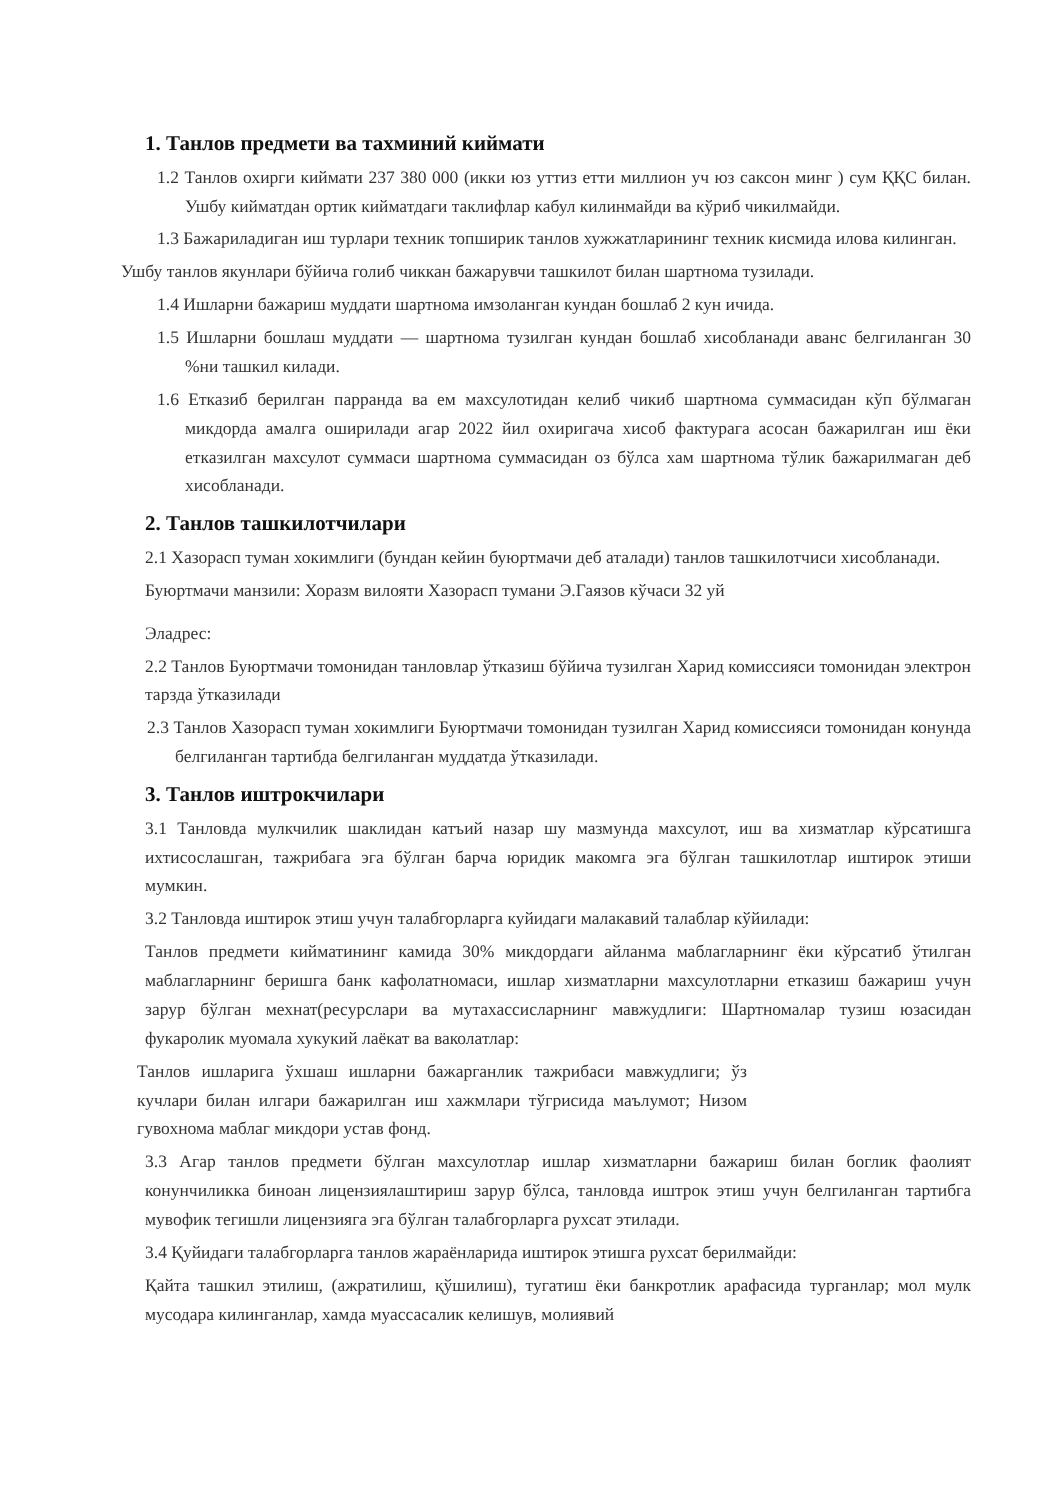1. Танлов предмети ва тахминий киймати
1.2 Танлов охирги киймати 237 380 000 (икки юз уттиз етти миллион уч юз саксон минг ) сум ҚҚС билан. Ушбу кийматдан ортик кийматдаги таклифлар кабул килинмайди ва кўриб чикилмайди.
1.3 Бажариладиган иш турлари техник топширик танлов хужжатларининг техник кисмида илова килинган.
Ушбу танлов якунлари бўйича голиб чиккан бажарувчи ташкилот билан шартнома тузилади.
1.4 Ишларни бажариш муддати шартнома имзоланган кундан бошлаб 2 кун ичида.
1.5 Ишларни бошлаш муддати — шартнома тузилган кундан бошлаб хисобланади аванс белгиланган 30 %ни ташкил килади.
1.6 Етказиб берилган парранда ва ем махсулотидан келиб чикиб шартнома суммасидан кўп бўлмаган микдорда амалга оширилади агар 2022 йил охиригача хисоб фактурага асосан бажарилган иш ёки етказилган махсулот суммаси шартнома суммасидан оз бўлса хам шартнома тўлик бажарилмаган деб хисобланади.
2. Танлов ташкилотчилари
2.1 Хазорасп туман хокимлиги (бундан кейин буюртмачи деб аталади) танлов ташкилотчиси хисобланади.
Буюртмачи манзили: Хоразм вилояти Хазорасп тумани Э.Гаязов кўчаси 32 уй
Эладрес:
2.2 Танлов Буюртмачи томонидан танловлар ўтказиш бўйича тузилган Харид комиссияси томонидан электрон тарзда ўтказилади
2.3 Танлов Хазорасп туман хокимлиги Буюртмачи томонидан тузилган Харид комиссияси томонидан конунда белгиланган тартибда белгиланган муддатда ўтказилади.
3. Танлов иштрокчилари
3.1 Танловда мулкчилик шаклидан катъий назар шу мазмунда махсулот, иш ва хизматлар кўрсатишга ихтисослашган, тажрибага эга бўлган барча юридик макомга эга бўлган ташкилотлар иштирок этиши мумкин.
3.2 Танловда иштирок этиш учун талабгорларга куйидаги малакавий талаблар кўйилади:
Танлов предмети кийматининг камида 30% микдордаги айланма маблагларнинг ёки кўрсатиб ўтилган маблагларнинг беришга банк кафолатномаси, ишлар хизматларни махсулотларни етказиш бажариш учун зарур бўлган мехнат(ресурслари ва мутахассисларнинг мавжудлиги: Шартномалар тузиш юзасидан фукаролик муомала хукукий лаёкат ва ваколатлар:
Танлов ишларига ўхшаш ишларни бажарганлик тажрибаси мавжудлиги; ўз кучлари билан илгари бажарилган иш хажмлари тўгрисида маълумот; Низом гувохнома маблаг микдори устав фонд.
3.3 Агар танлов предмети бўлган махсулотлар ишлар хизматларни бажариш билан боглик фаолият конунчиликка биноан лицензиялаштириш зарур бўлса, танловда иштрок этиш учун белгиланган тартибга мувофик тегишли лицензияга эга бўлган талабгорларга рухсат этилади.
3.4 Қуйидаги талабгорларга танлов жараёнларида иштирок этишга рухсат берилмайди:
Қайта ташкил этилиш, (ажратилиш, қўшилиш), тугатиш ёки банкротлик арафасида турганлар; мол мулк мусодара килинганлар, хамда муассасалик келишув, молиявий